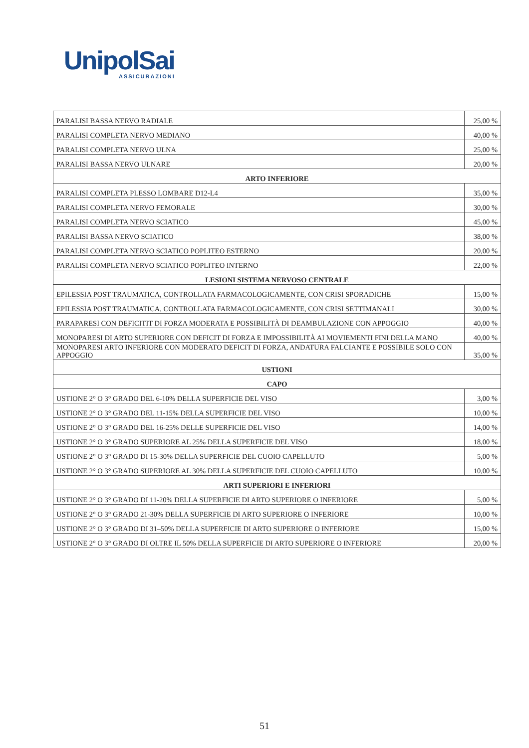UnipolSai
ASSICURAZIONI
| PARALISI BASSA NERVO RADIALE | 25,00 % |
| PARALISI COMPLETA NERVO MEDIANO | 40,00 % |
| PARALISI COMPLETA NERVO ULNA | 25,00 % |
| PARALISI BASSA NERVO ULNARE | 20,00 % |
| ARTO INFERIORE | |
| PARALISI COMPLETA PLESSO LOMBARE D12-L4 | 35,00 % |
| PARALISI COMPLETA NERVO FEMORALE | 30,00 % |
| PARALISI COMPLETA NERVO SCIATICO | 45,00 % |
| PARALISI BASSA NERVO SCIATICO | 38,00 % |
| PARALISI COMPLETA NERVO SCIATICO POPLITEO ESTERNO | 20,00 % |
| PARALISI COMPLETA NERVO SCIATICO POPLITEO INTERNO | 22,00 % |
| LESIONI SISTEMA NERVOSO CENTRALE | |
| EPILESSIA POST TRAUMATICA, CONTROLLATA FARMACOLOGICAMENTE, CON CRISI SPORADICHE | 15,00 % |
| EPILESSIA POST TRAUMATICA, CONTROLLATA FARMACOLOGICAMENTE, CON CRISI SETTIMANALI | 30,00 % |
| PARAPARESI CON DEFICITIT DI FORZA MODERATA E POSSIBILITÀ DI DEAMBULAZIONE CON APPOGGIO | 40,00 % |
| MONOPARESI DI ARTO SUPERIORE CON DEFICIT DI FORZA E IMPOSSIBILITÀ AI MOVIEMENTI FINI DELLA MANO | 40,00 % |
| MONOPARESI ARTO INFERIORE CON MODERATO DEFICIT DI FORZA, ANDATURA FALCIANTE E POSSIBILE SOLO CON APPOGGIO | 35,00 % |
| USTIONI | |
| CAPO | |
| USTIONE 2° O 3° GRADO DEL 6-10% DELLA SUPERFICIE DEL VISO | 3,00 % |
| USTIONE 2° O 3° GRADO DEL 11-15% DELLA SUPERFICIE DEL VISO | 10,00 % |
| USTIONE 2° O 3° GRADO DEL 16-25% DELLE SUPERFICIE DEL VISO | 14,00 % |
| USTIONE 2° O 3° GRADO SUPERIORE AL 25% DELLA SUPERFICIE DEL VISO | 18,00 % |
| USTIONE 2° O 3° GRADO DI 15-30% DELLA SUPERFICIE DEL CUOIO CAPELLUTO | 5,00 % |
| USTIONE 2° O 3° GRADO SUPERIORE AL 30% DELLA SUPERFICIE DEL CUOIO CAPELLUTO | 10,00 % |
| ARTI SUPERIORI E INFERIORI | |
| USTIONE 2° O 3° GRADO DI 11-20% DELLA SUPERFICIE DI ARTO SUPERIORE O INFERIORE | 5,00 % |
| USTIONE 2° O 3° GRADO 21-30% DELLA SUPERFICIE DI ARTO SUPERIORE O INFERIORE | 10,00 % |
| USTIONE 2° O 3° GRADO DI 31–50% DELLA SUPERFICIE DI ARTO SUPERIORE O INFERIORE | 15,00 % |
| USTIONE 2° O 3° GRADO DI OLTRE IL 50% DELLA SUPERFICIE DI ARTO SUPERIORE O INFERIORE | 20,00 % |
51